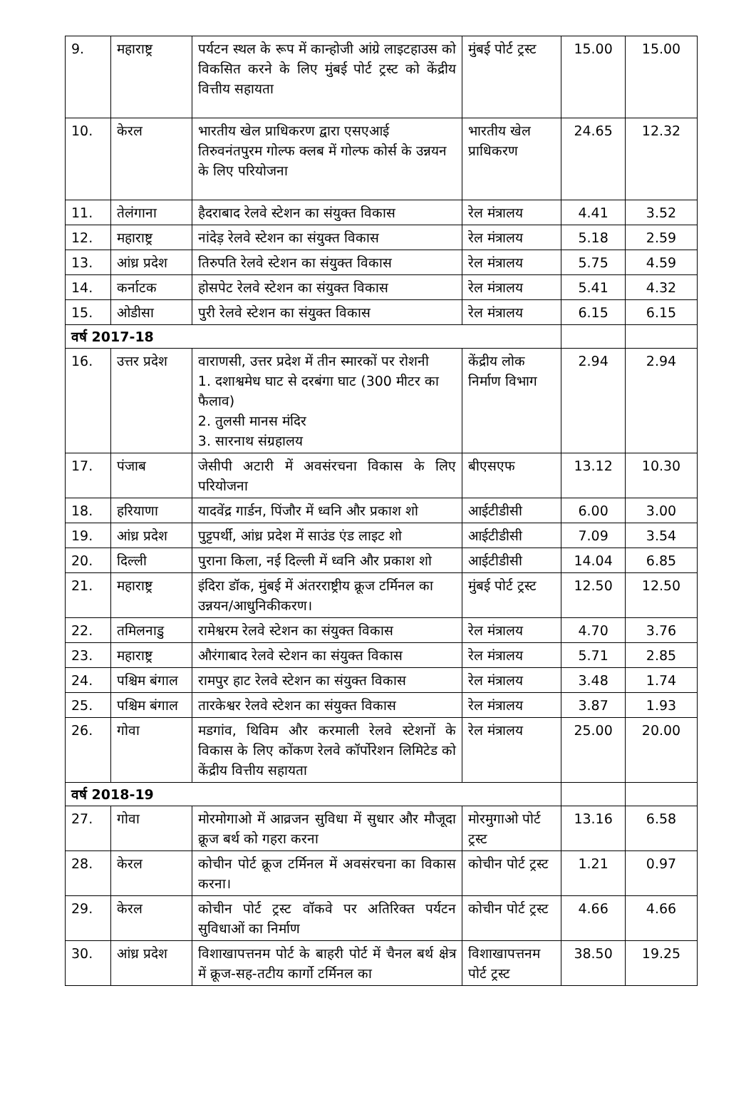| 9. | महाराष्ट्र | पर्यटन स्थल के रूप में कान्होजी आंग्रे लाइटहाउस को विकसित करने के लिए मुंबई पोर्ट ट्रस्ट को केंद्रीय वित्तीय सहायता | मुंबई पोर्ट ट्रस्ट | 15.00 | 15.00 |
| 10. | केरल | भारतीय खेल प्राधिकरण द्वारा एसएआई तिरुवनंतपुरम गोल्फ क्लब में गोल्फ कोर्स के उन्नयन के लिए परियोजना | भारतीय खेल प्राधिकरण | 24.65 | 12.32 |
| 11. | तेलंगाना | हैदराबाद रेलवे स्टेशन का संयुक्त विकास | रेल मंत्रालय | 4.41 | 3.52 |
| 12. | महाराष्ट्र | नांदेड़ रेलवे स्टेशन का संयुक्त विकास | रेल मंत्रालय | 5.18 | 2.59 |
| 13. | आंध्र प्रदेश | तिरुपति रेलवे स्टेशन का संयुक्त विकास | रेल मंत्रालय | 5.75 | 4.59 |
| 14. | कर्नाटक | होसपेट रेलवे स्टेशन का संयुक्त विकास | रेल मंत्रालय | 5.41 | 4.32 |
| 15. | ओडीसा | पुरी रेलवे स्टेशन का संयुक्त विकास | रेल मंत्रालय | 6.15 | 6.15 |
| वर्ष 2017-18 | | | | | |
| 16. | उत्तर प्रदेश | वाराणसी, उत्तर प्रदेश में तीन स्मारकों पर रोशनी 1. दशाश्वमेध घाट से दरबंगा घाट (300 मीटर का फैलाव) 2. तुलसी मानस मंदिर 3. सारनाथ संग्रहालय | केंद्रीय लोक निर्माण विभाग | 2.94 | 2.94 |
| 17. | पंजाब | जेसीपी अटारी में अवसंरचना विकास के लिए परियोजना | बीएसएफ | 13.12 | 10.30 |
| 18. | हरियाणा | यादवेंद्र गार्डन, पिंजौर में ध्वनि और प्रकाश शो | आईटीडीसी | 6.00 | 3.00 |
| 19. | आंध्र प्रदेश | पुट्टपर्थी, आंध्र प्रदेश में साउंड एंड लाइट शो | आईटीडीसी | 7.09 | 3.54 |
| 20. | दिल्ली | पुराना किला, नई दिल्ली में ध्वनि और प्रकाश शो | आईटीडीसी | 14.04 | 6.85 |
| 21. | महाराष्ट्र | इंदिरा डॉक, मुंबई में अंतरराष्ट्रीय क्रूज टर्मिनल का उन्नयन/आधुनिकीकरण। | मुंबई पोर्ट ट्रस्ट | 12.50 | 12.50 |
| 22. | तमिलनाडु | रामेश्वरम रेलवे स्टेशन का संयुक्त विकास | रेल मंत्रालय | 4.70 | 3.76 |
| 23. | महाराष्ट्र | औरंगाबाद रेलवे स्टेशन का संयुक्त विकास | रेल मंत्रालय | 5.71 | 2.85 |
| 24. | पश्चिम बंगाल | रामपुर हाट रेलवे स्टेशन का संयुक्त विकास | रेल मंत्रालय | 3.48 | 1.74 |
| 25. | पश्चिम बंगाल | तारकेश्वर रेलवे स्टेशन का संयुक्त विकास | रेल मंत्रालय | 3.87 | 1.93 |
| 26. | गोवा | मडगांव, थिविम और करमाली रेलवे स्टेशनों के विकास के लिए कोंकण रेलवे कॉर्पोरेशन लिमिटेड को केंद्रीय वित्तीय सहायता | रेल मंत्रालय | 25.00 | 20.00 |
| वर्ष 2018-19 | | | | | |
| 27. | गोवा | मोरमोगाओ में आव्रजन सुविधा में सुधार और मौजूदा क्रूज बर्थ को गहरा करना | मोरमुगाओ पोर्ट ट्रस्ट | 13.16 | 6.58 |
| 28. | केरल | कोचीन पोर्ट क्रूज टर्मिनल में अवसंरचना का विकास करना। | कोचीन पोर्ट ट्रस्ट | 1.21 | 0.97 |
| 29. | केरल | कोचीन पोर्ट ट्रस्ट वॉकवे पर अतिरिक्त पर्यटन सुविधाओं का निर्माण | कोचीन पोर्ट ट्रस्ट | 4.66 | 4.66 |
| 30. | आंध्र प्रदेश | विशाखापत्तनम पोर्ट के बाहरी पोर्ट में चैनल बर्थ क्षेत्र में क्रूज-सह-तटीय कार्गो टर्मिनल का | विशाखापत्तनम पोर्ट ट्रस्ट | 38.50 | 19.25 |